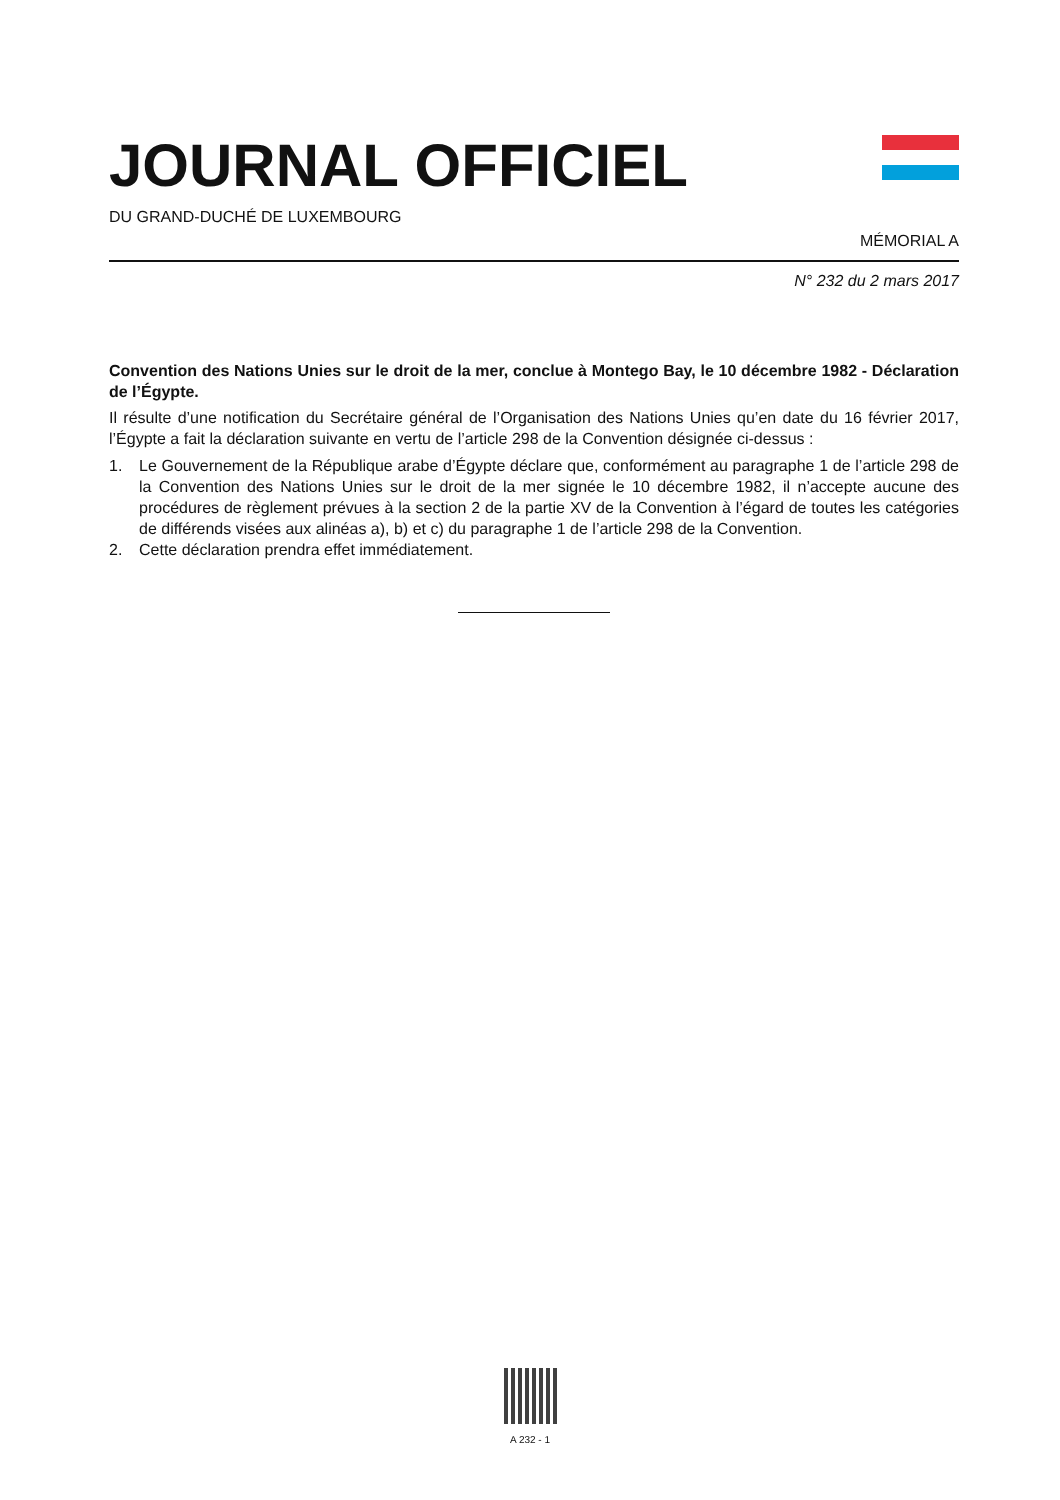JOURNAL OFFICIEL
DU GRAND-DUCHÉ DE LUXEMBOURG
MÉMORIAL A
N° 232 du 2 mars 2017
Convention des Nations Unies sur le droit de la mer, conclue à Montego Bay, le 10 décembre 1982 - Déclaration de l’Égypte.
Il résulte d’une notification du Secrétaire général de l’Organisation des Nations Unies qu’en date du 16 février 2017, l’Égypte a fait la déclaration suivante en vertu de l’article 298 de la Convention désignée ci-dessus :
1. Le Gouvernement de la République arabe d’Égypte déclare que, conformément au paragraphe 1 de l’article 298 de la Convention des Nations Unies sur le droit de la mer signée le 10 décembre 1982, il n’accepte aucune des procédures de règlement prévues à la section 2 de la partie XV de la Convention à l’égard de toutes les catégories de différends visées aux alinéas a), b) et c) du paragraphe 1 de l’article 298 de la Convention.
2. Cette déclaration prendra effet immédiatement.
A 232 - 1